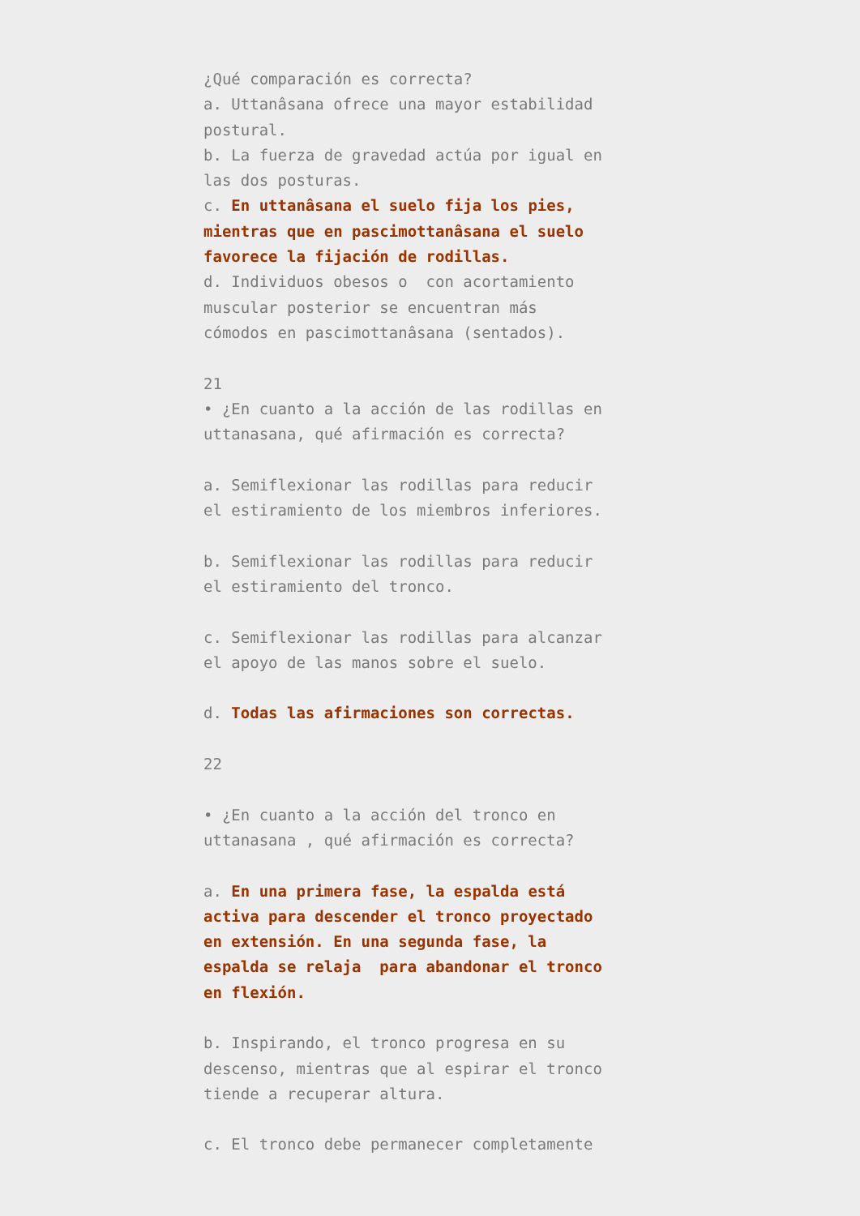¿Qué comparación es correcta? a. Uttanâsana ofrece una mayor estabilidad postural. b. La fuerza de gravedad actúa por igual en las dos posturas. c. En uttanâsana el suelo fija los pies, mientras que en pascimottanâsana el suelo favorece la fijación de rodillas. d. Individuos obesos o con acortamiento muscular posterior se encuentran más cómodos en pascimottanâsana (sentados). 21 • ¿En cuanto a la acción de las rodillas en uttanasana, qué afirmación es correcta? a. Semiflexionar las rodillas para reducir el estiramiento de los miembros inferiores. b. Semiflexionar las rodillas para reducir el estiramiento del tronco. c. Semiflexionar las rodillas para alcanzar el apoyo de las manos sobre el suelo. d. Todas las afirmaciones son correctas. 22 • ¿En cuanto a la acción del tronco en uttanasana , qué afirmación es correcta? a. En una primera fase, la espalda está activa para descender el tronco proyectado en extensión. En una segunda fase, la espalda se relaja para abandonar el tronco en flexión. b. Inspirando, el tronco progresa en su descenso, mientras que al espirar el tronco tiende a recuperar altura. c. El tronco debe permanecer completamente